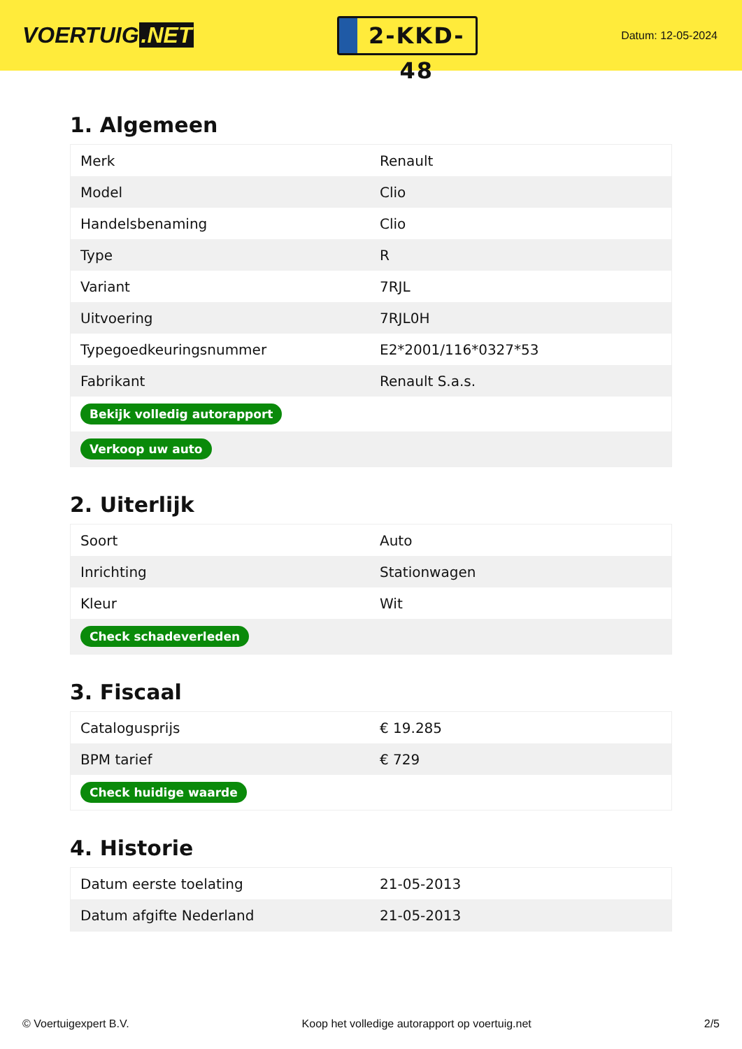VOERTUIG.NET
2-KKD-48
Datum: 12-05-2024
1. Algemeen
| Merk | Renault |
| Model | Clio |
| Handelsbenaming | Clio |
| Type | R |
| Variant | 7RJL |
| Uitvoering | 7RJL0H |
| Typegoedkeuringsnummer | E2*2001/116*0327*53 |
| Fabrikant | Renault S.a.s. |
| Bekijk volledig autorapport | |
| Verkoop uw auto | |
2. Uiterlijk
| Soort | Auto |
| Inrichting | Stationwagen |
| Kleur | Wit |
| Check schadeverleden | |
3. Fiscaal
| Catalogusprijs | € 19.285 |
| BPM tarief | € 729 |
| Check huidige waarde | |
4. Historie
| Datum eerste toelating | 21-05-2013 |
| Datum afgifte Nederland | 21-05-2013 |
© Voertuigexpert B.V. Koop het volledige autorapport op voertuig.net 2/5